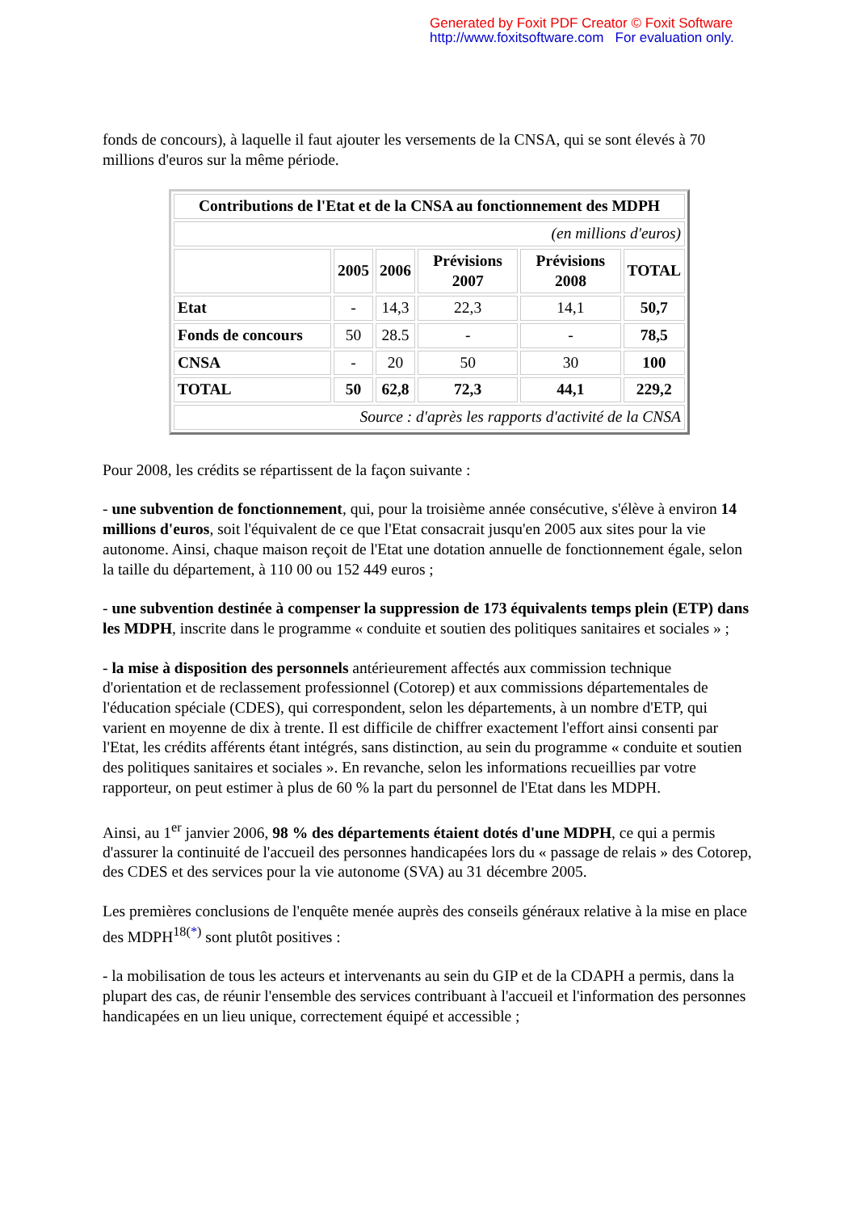Generated by Foxit PDF Creator © Foxit Software
http://www.foxitsoftware.com For evaluation only.
fonds de concours), à laquelle il faut ajouter les versements de la CNSA, qui se sont élevés à 70 millions d'euros sur la même période.
| Contributions de l'Etat et de la CNSA au fonctionnement des MDPH | | | | | |
| --- | --- | --- | --- | --- | --- |
| (en millions d'euros) | | | | | |
| | 2005 | 2006 | Prévisions 2007 | Prévisions 2008 | TOTAL |
| Etat | - | 14,3 | 22,3 | 14,1 | 50,7 |
| Fonds de concours | 50 | 28.5 | - | - | 78,5 |
| CNSA | - | 20 | 50 | 30 | 100 |
| TOTAL | 50 | 62,8 | 72,3 | 44,1 | 229,2 |
| Source : d'après les rapports d'activité de la CNSA | | | | | |
Pour 2008, les crédits se répartissent de la façon suivante :
- une subvention de fonctionnement, qui, pour la troisième année consécutive, s'élève à environ 14 millions d'euros, soit l'équivalent de ce que l'Etat consacrait jusqu'en 2005 aux sites pour la vie autonome. Ainsi, chaque maison reçoit de l'Etat une dotation annuelle de fonctionnement égale, selon la taille du département, à 110 00 ou 152 449 euros ;
- une subvention destinée à compenser la suppression de 173 équivalents temps plein (ETP) dans les MDPH, inscrite dans le programme « conduite et soutien des politiques sanitaires et sociales » ;
- la mise à disposition des personnels antérieurement affectés aux commission technique d'orientation et de reclassement professionnel (Cotorep) et aux commissions départementales de l'éducation spéciale (CDES), qui correspondent, selon les départements, à un nombre d'ETP, qui varient en moyenne de dix à trente. Il est difficile de chiffrer exactement l'effort ainsi consenti par l'Etat, les crédits afférents étant intégrés, sans distinction, au sein du programme « conduite et soutien des politiques sanitaires et sociales ». En revanche, selon les informations recueillies par votre rapporteur, on peut estimer à plus de 60 % la part du personnel de l'Etat dans les MDPH.
Ainsi, au 1<sup>er</sup> janvier 2006, 98 % des départements étaient dotés d'une MDPH, ce qui a permis d'assurer la continuité de l'accueil des personnes handicapées lors du « passage de relais » des Cotorep, des CDES et des services pour la vie autonome (SVA) au 31 décembre 2005.
Les premières conclusions de l'enquête menée auprès des conseils généraux relative à la mise en place des MDPH<sup>18(*)</sup> sont plutôt positives :
- la mobilisation de tous les acteurs et intervenants au sein du GIP et de la CDAPH a permis, dans la plupart des cas, de réunir l'ensemble des services contribuant à l'accueil et l'information des personnes handicapées en un lieu unique, correctement équipé et accessible ;